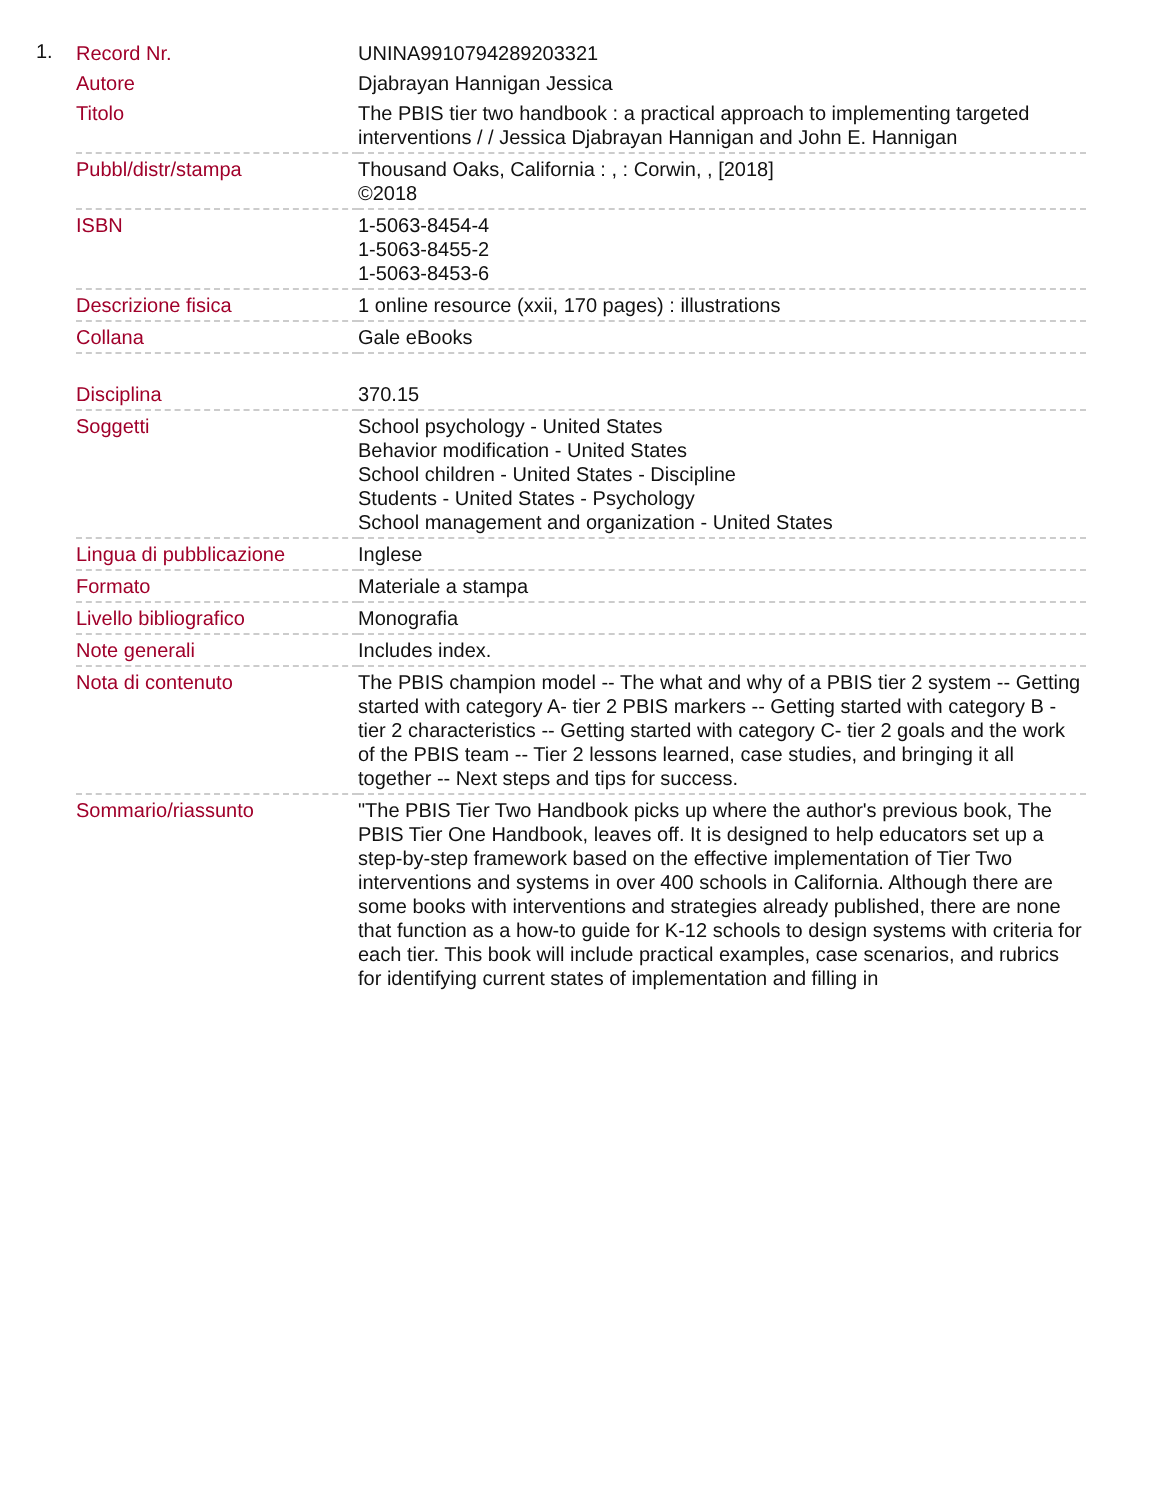1.
| Record Nr. | UNINA9910794289203321 |
| Autore | Djabrayan Hannigan Jessica |
| Titolo | The PBIS tier two handbook : a practical approach to implementing targeted interventions / / Jessica Djabrayan Hannigan and John E. Hannigan |
| Pubbl/distr/stampa | Thousand Oaks, California : , : Corwin, , [2018] ©2018 |
| ISBN | 1-5063-8454-4 1-5063-8455-2 1-5063-8453-6 |
| Descrizione fisica | 1 online resource (xxii, 170 pages) : illustrations |
| Collana | Gale eBooks |
| Disciplina | 370.15 |
| Soggetti | School psychology - United States Behavior modification - United States School children - United States - Discipline Students - United States - Psychology School management and organization - United States |
| Lingua di pubblicazione | Inglese |
| Formato | Materiale a stampa |
| Livello bibliografico | Monografia |
| Note generali | Includes index. |
| Nota di contenuto | The PBIS champion model -- The what and why of a PBIS tier 2 system -- Getting started with category A- tier 2 PBIS markers -- Getting started with category B - tier 2 characteristics -- Getting started with category C- tier 2 goals and the work of the PBIS team -- Tier 2 lessons learned, case studies, and bringing it all together -- Next steps and tips for success. |
| Sommario/riassunto | "The PBIS Tier Two Handbook picks up where the author's previous book, The PBIS Tier One Handbook, leaves off. It is designed to help educators set up a step-by-step framework based on the effective implementation of Tier Two interventions and systems in over 400 schools in California. Although there are some books with interventions and strategies already published, there are none that function as a how-to guide for K-12 schools to design systems with criteria for each tier. This book will include practical examples, case scenarios, and rubrics for identifying current states of implementation and filling in |